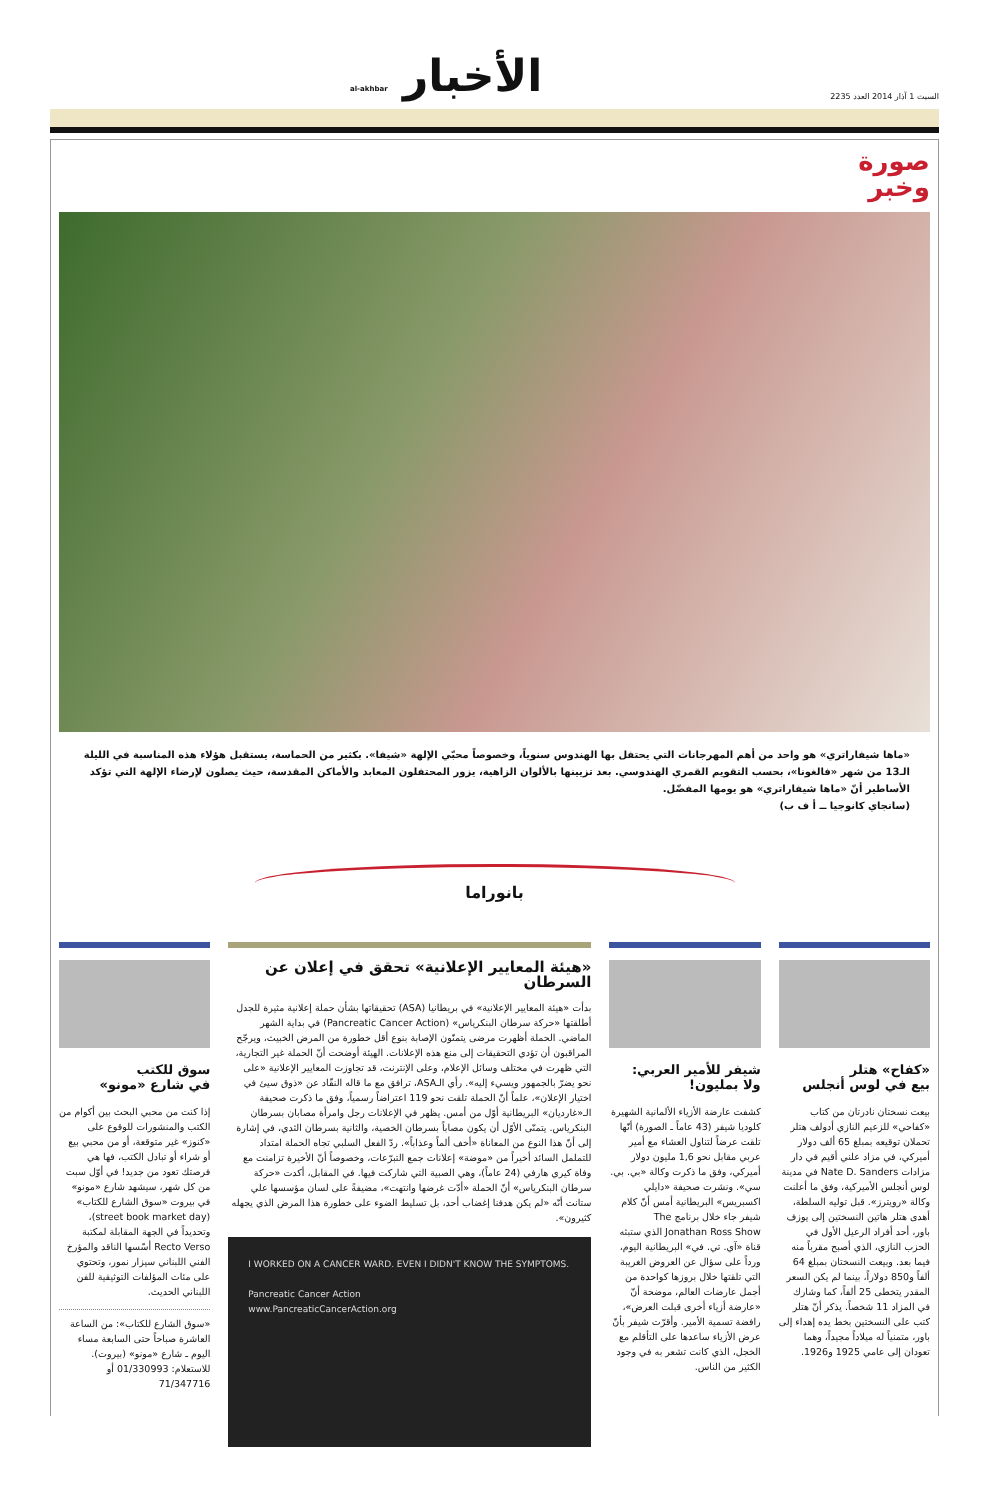السبت 1 آذار 2014 العدد 2235
الأخبار al-akhbar
صورة
وخبر
«ماها شيفاراتري» هو واحد من أهم المهرجانات التي يحتفل بها الهندوس سنوياً، وخصوصاً محبّي الإلهة «شيفا». بكثير من الحماسة، يستقبل هؤلاء هذه المناسبة في الليلة الـ13 من شهر «فالغونا»، بحسب التقويم القمري الهندوسي. بعد تزيينها بالألوان الزاهية، يزور المحتفلون المعابد والأماكن المقدسة، حيث يصلون لإرضاء الإلهة التي تؤكد الأساطير أنّ «ماها شيفاراتري» هو يومها المفضّل.
(سانجاي كانوجيا ــ أ ف ب)
بانوراما
«كفاح» هتلر
بيع في لوس أنجلس
بيعت نسختان نادرتان من كتاب «كفاحي» للزعيم النازي أدولف هتلر تحملان توقيعه بمبلغ 65 ألف دولار أميركي، في مزاد علني أقيم في دار مزادات Nate D. Sanders في مدينة لوس أنجلس الأميركية، وفق ما أعلنت وكالة «رويترز». قبل توليه السلطة، أهدى هتلر هاتين النسختين إلى يوزف باور، أحد أفراد الرعيل الأول في الحزب النازي، الذي أصبح مقرباً منه فيما بعد. وبيعت النسختان بمبلغ 64 ألفاً و850 دولاراً، بينما لم يكن السعر المقدر يتخطى 25 ألفاً، كما وشارك في المزاد 11 شخصاً. يذكر أنّ هتلر كتب على النسختين بخط يده إهداء إلى باور، متمنياً له ميلاداً مجيداً، وهما تعودان إلى عامي 1925 و1926.
شيفر للأمير العربي:
ولا بمليون!
كشفت عارضة الأزياء الألمانية الشهيرة كلوديا شيفر (43 عاماً ـ الصورة) أنّها تلقت عرضاً لتناول العشاء مع أمير عربي مقابل نحو 1,6 مليون دولار أميركي، وفق ما ذكرت وكالة «بي. بي. سي». ونشرت صحيفة «دايلي اكسبريس» البريطانية أمس أنّ كلام شيفر جاء خلال برنامج The Jonathan Ross Show الذي ستبثه قناة «آي. تي. في» البريطانية اليوم، ورداً على سؤال عن العروض الغريبة التي تلقتها خلال بروزها كواحدة من أجمل عارضات العالم، موضحة أنّ «عارضة أزياء أخرى قبلت العرض»، رافضة تسمية الأمير. وأقرّت شيفر بأنّ عرض الأزياء ساعدها على التأقلم مع الخجل، الذي كانت تشعر به في وجود الكثير من الناس.
«هيئة المعايير الإعلانية» تحقق في إعلان عن السرطان
بدأت «هيئة المعايير الإعلانية» في بريطانيا (ASA) تحقيقاتها بشأن حملة إعلانية مثيرة للجدل أطلقتها «حركة سرطان البنكرياس» (Pancreatic Cancer Action) في بداية الشهر الماضي. الحملة أظهرت مرضى يتمنّون الإصابة بنوع أقل خطورة من المرض الخبيث، ويرجّح المراقبون أن تؤدي التحقيقات إلى منع هذه الإعلانات. الهيئة أوضحت أنّ الحملة غير التجارية، التي ظهرت في مختلف وسائل الإعلام، وعلى الإنترنت، قد تجاوزت المعايير الإعلانية «على نحو يضرّ بالجمهور ويسيء إليه». رأي الـASA، ترافق مع ما قاله النقّاد عن «ذوق سيئ في اختيار الإعلان»، علماً أنّ الحملة تلقت نحو 119 اعتراضاً رسمياً، وفق ما ذكرت صحيفة الـ«غارديان» البريطانية أوّل من أمس. يظهر في الإعلانات رجل وامرأة مصابان بسرطان البنكرياس. يتمنّى الأوّل أن يكون مصاباً بسرطان الخصية، والثانية بسرطان الثدي، في إشارة إلى أنّ هذا النوع من المعاناة «أخف ألماً وعذاباً». ردّ الفعل السلبي تجاه الحملة امتداد للتململ السائد أخيراً من «موضة» إعلانات جمع التبرّعات، وخصوصاً أنّ الأخيرة تزامنت مع وفاة كيري هارفي (24 عاماً)، وهي الصبية التي شاركت فيها. في المقابل، أكدت «حركة سرطان البنكرياس» أنّ الحملة «أدّت غرضها وانتهت»، مضيفةً على لسان مؤسسها علي ستانت أنّه «لم يكن هدفنا إغضاب أحد، بل تسليط الضوء على خطورة هذا المرض الذي يجهله كثيرون».
I WORKED ON A CANCER WARD. EVEN I DIDN'T KNOW THE SYMPTOMS.
Pancreatic Cancer Action
www.PancreaticCancerAction.org
سوق للكتب
في شارع «مونو»
إذا كنت من محبي البحث بين أكوام من الكتب والمنشورات للوقوع على «كنوز» غير متوقعة، أو من محبي بيع أو شراء أو تبادل الكتب، فها هي فرصتك تعود من جديد! في أوّل سبت من كل شهر، سيشهد شارع «مونو» في بيروت «سوق الشارع للكتاب» (street book market day)، وتحديداً في الجهة المقابلة لمكتبة Recto Verso أسّسها الناقد والمؤرخ الفني اللبناني سيزار نمور، وتحتوي على مئات المؤلفات التوثيقية للفن اللبناني الحديث.
«سوق الشارع للكتاب»: من الساعة العاشرة صباحاً حتى السابعة مساء اليوم ـ شارع «مونو» (بيروت). للاستعلام: 01/330993 أو 71/347716